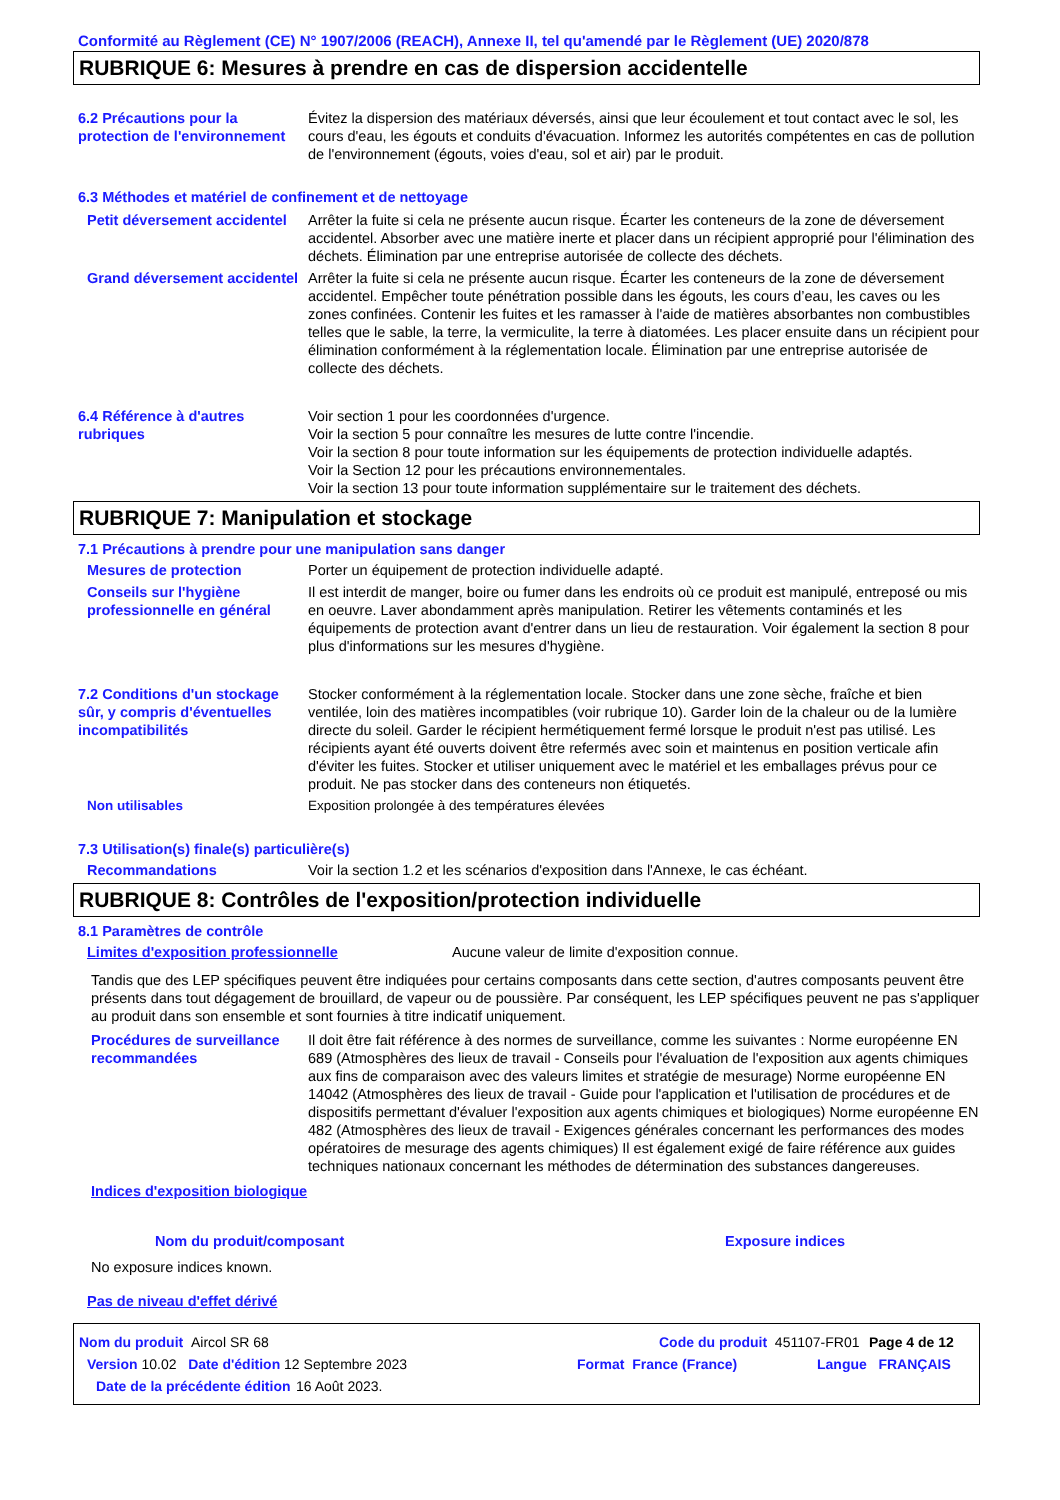Conformité au Règlement (CE) N° 1907/2006 (REACH), Annexe II, tel qu'amendé par le Règlement (UE) 2020/878
RUBRIQUE 6: Mesures à prendre en cas de dispersion accidentelle
6.2 Précautions pour la protection de l'environnement
Évitez la dispersion des matériaux déversés, ainsi que leur écoulement et tout contact avec le sol, les cours d'eau, les égouts et conduits d'évacuation. Informez les autorités compétentes en cas de pollution de l'environnement (égouts, voies d'eau, sol et air) par le produit.
6.3 Méthodes et matériel de confinement et de nettoyage
Petit déversement accidentel
Arrêter la fuite si cela ne présente aucun risque. Écarter les conteneurs de la zone de déversement accidentel. Absorber avec une matière inerte et placer dans un récipient approprié pour l'élimination des déchets. Élimination par une entreprise autorisée de collecte des déchets.
Grand déversement accidentel
Arrêter la fuite si cela ne présente aucun risque. Écarter les conteneurs de la zone de déversement accidentel. Empêcher toute pénétration possible dans les égouts, les cours d’eau, les caves ou les zones confinées. Contenir les fuites et les ramasser à l'aide de matières absorbantes non combustibles telles que le sable, la terre, la vermiculite, la terre à diatomées. Les placer ensuite dans un récipient pour élimination conformément à la réglementation locale. Élimination par une entreprise autorisée de collecte des déchets.
6.4 Référence à d'autres rubriques
Voir section 1 pour les coordonnées d'urgence.
Voir la section 5 pour connaître les mesures de lutte contre l'incendie.
Voir la section 8 pour toute information sur les équipements de protection individuelle adaptés.
Voir la Section 12 pour les précautions environnementales.
Voir la section 13 pour toute information supplémentaire sur le traitement des déchets.
RUBRIQUE 7: Manipulation et stockage
7.1 Précautions à prendre pour une manipulation sans danger
Mesures de protection Porter un équipement de protection individuelle adapté.
Conseils sur l'hygiène professionnelle en général
Il est interdit de manger, boire ou fumer dans les endroits où ce produit est manipulé, entreposé ou mis en oeuvre. Laver abondamment après manipulation. Retirer les vêtements contaminés et les équipements de protection avant d'entrer dans un lieu de restauration. Voir également la section 8 pour plus d'informations sur les mesures d'hygiène.
7.2 Conditions d'un stockage sûr, y compris d'éventuelles incompatibilités
Stocker conformément à la réglementation locale. Stocker dans une zone sèche, fraîche et bien ventilée, loin des matières incompatibles (voir rubrique 10). Garder loin de la chaleur ou de la lumière directe du soleil. Garder le récipient hermétiquement fermé lorsque le produit n'est pas utilisé. Les récipients ayant été ouverts doivent être refermés avec soin et maintenus en position verticale afin d'éviter les fuites. Stocker et utiliser uniquement avec le matériel et les emballages prévus pour ce produit. Ne pas stocker dans des conteneurs non étiquetés.
Non utilisables Exposition prolongée à des températures élevées
7.3 Utilisation(s) finale(s) particulière(s)
Recommandations Voir la section 1.2 et les scénarios d'exposition dans l'Annexe, le cas échéant.
RUBRIQUE 8: Contrôles de l'exposition/protection individuelle
8.1 Paramètres de contrôle
Limites d'exposition professionnelle Aucune valeur de limite d'exposition connue.
Tandis que des LEP spécifiques peuvent être indiquées pour certains composants dans cette section, d'autres composants peuvent être présents dans tout dégagement de brouillard, de vapeur ou de poussière. Par conséquent, les LEP spécifiques peuvent ne pas s'appliquer au produit dans son ensemble et sont fournies à titre indicatif uniquement.
Procédures de surveillance recommandées
Il doit être fait référence à des normes de surveillance, comme les suivantes : Norme européenne EN 689 (Atmosphères des lieux de travail - Conseils pour l'évaluation de l'exposition aux agents chimiques aux fins de comparaison avec des valeurs limites et stratégie de mesurage) Norme européenne EN 14042 (Atmosphères des lieux de travail - Guide pour l'application et l'utilisation de procédures et de dispositifs permettant d'évaluer l'exposition aux agents chimiques et biologiques) Norme européenne EN 482 (Atmosphères des lieux de travail - Exigences générales concernant les performances des modes opératoires de mesurage des agents chimiques) Il est également exigé de faire référence aux guides techniques nationaux concernant les méthodes de détermination des substances dangereuses.
Indices d'exposition biologique
Nom du produit/composant Exposure indices
No exposure indices known.
Pas de niveau d'effet dérivé
Nom du produit Aircol SR 68 Code du produit 451107-FR01
Page 4 de 12
Version 10.02 Date d'édition 12 Septembre 2023 Format France (France) Langue FRANÇAIS
Date de la précédente édition
16 Août 2023.